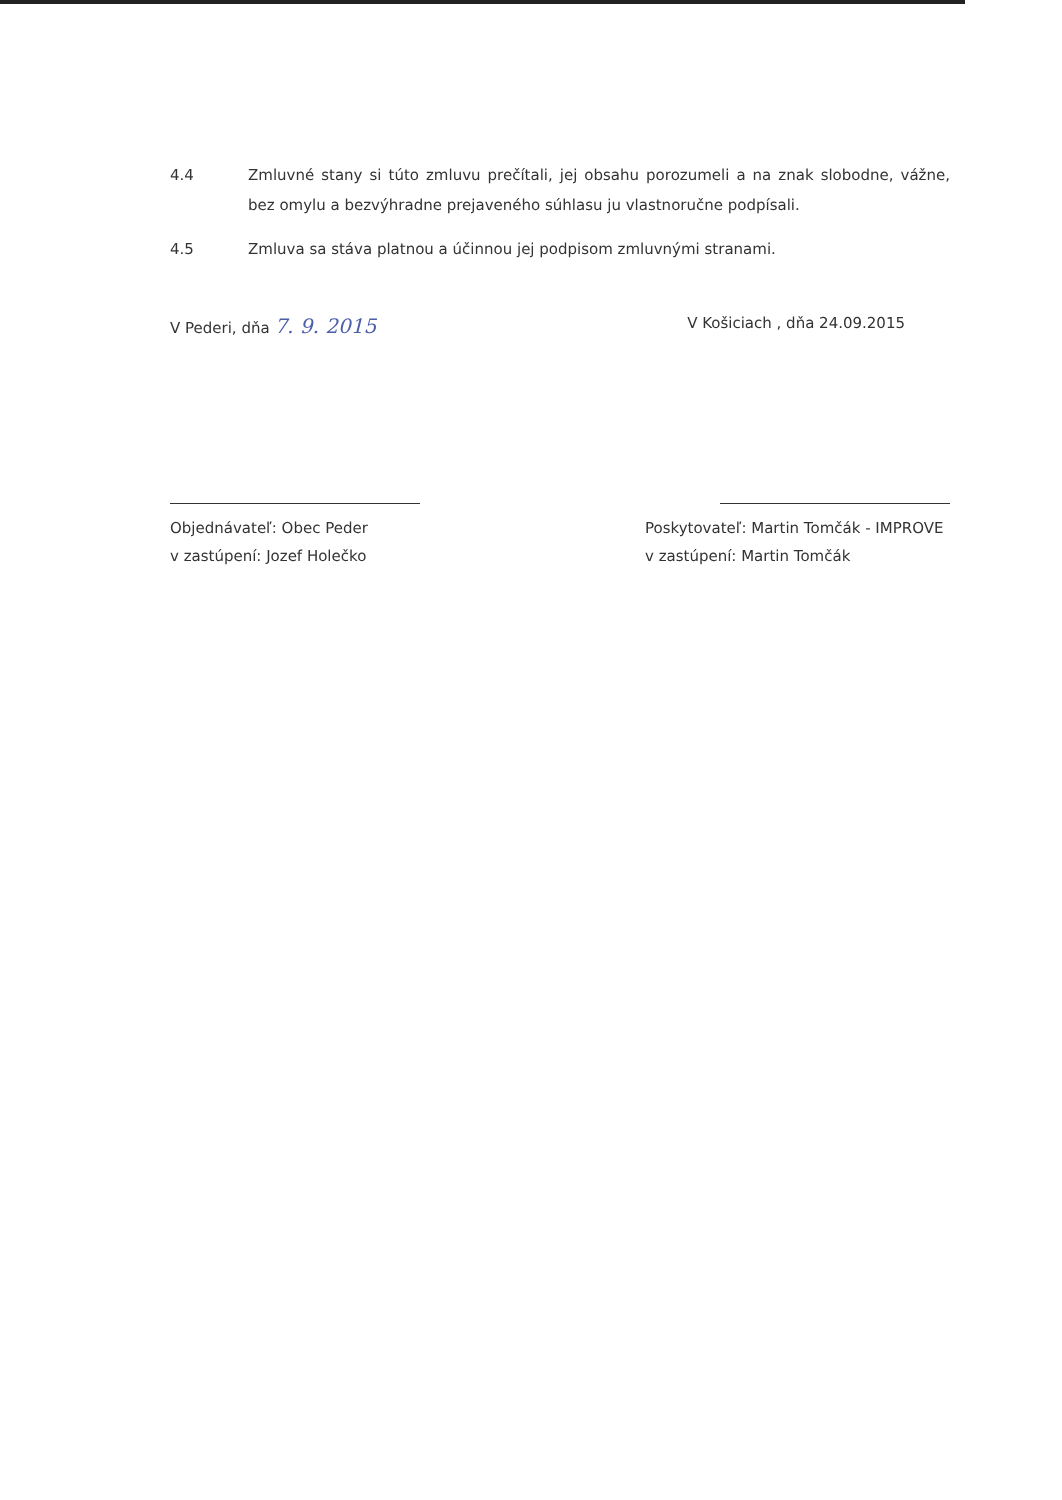4.4 Zmluvné stany si túto zmluvu prečítali, jej obsahu porozumeli a na znak slobodne, vážne, bez omylu a bezvýhradne prejaveného súhlasu ju vlastnoručne podpísali.
4.5 Zmluva sa stáva platnou a účinnou jej podpisom zmluvnými stranami.
V Pederi, dňa 7. 9. 2015
V Košiciach , dňa 24.09.2015
Objednávateľ: Obec Peder
v zastúpení: Jozef Holečko
Poskytovateľ: Martin Tomčák - IMPROVE
v zastúpení: Martin Tomčák